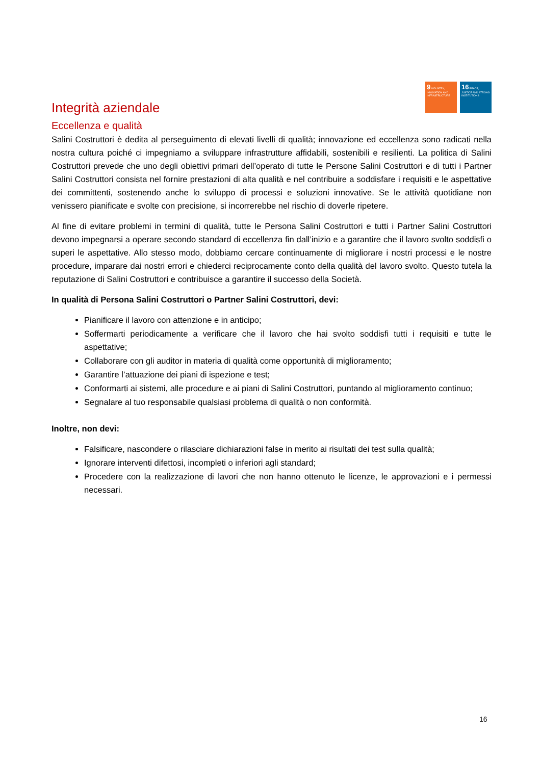9 INDUSTRY, INNOVATION AND INFRASTRUCTURE
16 PEACE, JUSTICE AND STRONG INSTITUTIONS
Integrità aziendale
Eccellenza e qualità
Salini Costruttori è dedita al perseguimento di elevati livelli di qualità; innovazione ed eccellenza sono radicati nella nostra cultura poiché ci impegniamo a sviluppare infrastrutture affidabili, sostenibili e resilienti. La politica di Salini Costruttori prevede che uno degli obiettivi primari dell’operato di tutte le Persone Salini Costruttori e di tutti i Partner Salini Costruttori consista nel fornire prestazioni di alta qualità e nel contribuire a soddisfare i requisiti e le aspettative dei committenti, sostenendo anche lo sviluppo di processi e soluzioni innovative. Se le attività quotidiane non venissero pianificate e svolte con precisione, si incorrerebbe nel rischio di doverle ripetere.
Al fine di evitare problemi in termini di qualità, tutte le Persona Salini Costruttori e tutti i Partner Salini Costruttori devono impegnarsi a operare secondo standard di eccellenza fin dall’inizio e a garantire che il lavoro svolto soddisfi o superi le aspettative. Allo stesso modo, dobbiamo cercare continuamente di migliorare i nostri processi e le nostre procedure, imparare dai nostri errori e chiederci reciprocamente conto della qualità del lavoro svolto. Questo tutela la reputazione di Salini Costruttori e contribuisce a garantire il successo della Società.
In qualità di Persona Salini Costruttori o Partner Salini Costruttori, devi:
Pianificare il lavoro con attenzione e in anticipo;
Soffermarti periodicamente a verificare che il lavoro che hai svolto soddisfi tutti i requisiti e tutte le aspettative;
Collaborare con gli auditor in materia di qualità come opportunità di miglioramento;
Garantire l’attuazione dei piani di ispezione e test;
Conformarti ai sistemi, alle procedure e ai piani di Salini Costruttori, puntando al miglioramento continuo;
Segnalare al tuo responsabile qualsiasi problema di qualità o non conformità.
Inoltre, non devi:
Falsificare, nascondere o rilasciare dichiarazioni false in merito ai risultati dei test sulla qualità;
Ignorare interventi difettosi, incompleti o inferiori agli standard;
Procedere con la realizzazione di lavori che non hanno ottenuto le licenze, le approvazioni e i permessi necessari.
16